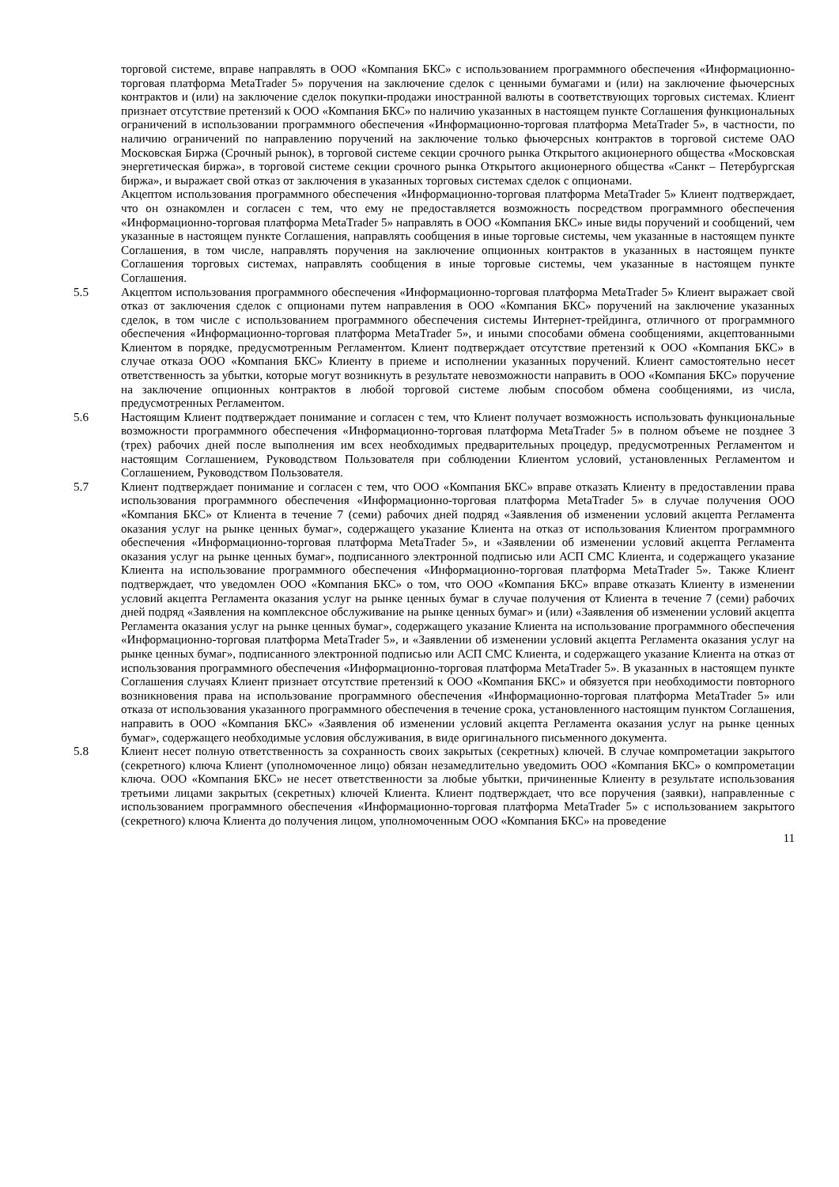торговой системе, вправе направлять в ООО «Компания БКС» с использованием программного обеспечения «Информационно-торговая платформа MetaTrader 5» поручения на заключение сделок с ценными бумагами и (или) на заключение фьючерсных контрактов и (или) на заключение сделок покупки-продажи иностранной валюты в соответствующих торговых системах. Клиент признает отсутствие претензий к ООО «Компания БКС» по наличию указанных в настоящем пункте Соглашения функциональных ограничений в использовании программного обеспечения «Информационно-торговая платформа MetaTrader 5», в частности, по наличию ограничений по направлению поручений на заключение только фьючерсных контрактов в торговой системе ОАО Московская Биржа (Срочный рынок), в торговой системе секции срочного рынка Открытого акционерного общества «Московская энергетическая биржа», в торговой системе секции срочного рынка Открытого акционерного общества «Санкт – Петербургская биржа», и выражает свой отказ от заключения в указанных торговых системах сделок с опционами.
Акцептом использования программного обеспечения «Информационно-торговая платформа MetaTrader 5» Клиент подтверждает, что он ознакомлен и согласен с тем, что ему не предоставляется возможность посредством программного обеспечения «Информационно-торговая платформа MetaTrader 5» направлять в ООО «Компания БКС» иные виды поручений и сообщений, чем указанные в настоящем пункте Соглашения, направлять сообщения в иные торговые системы, чем указанные в настоящем пункте Соглашения, в том числе, направлять поручения на заключение опционных контрактов в указанных в настоящем пункте Соглашения торговых системах, направлять сообщения в иные торговые системы, чем указанные в настоящем пункте Соглашения.
5.5 Акцептом использования программного обеспечения «Информационно-торговая платформа MetaTrader 5» Клиент выражает свой отказ от заключения сделок с опционами путем направления в ООО «Компания БКС» поручений на заключение указанных сделок, в том числе с использованием программного обеспечения системы Интернет-трейдинга, отличного от программного обеспечения «Информационно-торговая платформа MetaTrader 5», и иными способами обмена сообщениями, акцептованными Клиентом в порядке, предусмотренным Регламентом. Клиент подтверждает отсутствие претензий к ООО «Компания БКС» в случае отказа ООО «Компания БКС» Клиенту в приеме и исполнении указанных поручений. Клиент самостоятельно несет ответственность за убытки, которые могут возникнуть в результате невозможности направить в ООО «Компания БКС» поручение на заключение опционных контрактов в любой торговой системе любым способом обмена сообщениями, из числа, предусмотренных Регламентом.
5.6 Настоящим Клиент подтверждает понимание и согласен с тем, что Клиент получает возможность использовать функциональные возможности программного обеспечения «Информационно-торговая платформа MetaTrader 5» в полном объеме не позднее 3 (трех) рабочих дней после выполнения им всех необходимых предварительных процедур, предусмотренных Регламентом и настоящим Соглашением, Руководством Пользователя при соблюдении Клиентом условий, установленных Регламентом и Соглашением, Руководством Пользователя.
5.7 Клиент подтверждает понимание и согласен с тем, что ООО «Компания БКС» вправе отказать Клиенту в предоставлении права использования программного обеспечения «Информационно-торговая платформа MetaTrader 5» в случае получения ООО «Компания БКС» от Клиента в течение 7 (семи) рабочих дней подряд «Заявления об изменении условий акцепта Регламента оказания услуг на рынке ценных бумаг», содержащего указание Клиента на отказ от использования Клиентом программного обеспечения «Информационно-торговая платформа MetaTrader 5», и «Заявлении об изменении условий акцепта Регламента оказания услуг на рынке ценных бумаг», подписанного электронной подписью или АСП СМС Клиента, и содержащего указание Клиента на использование программного обеспечения «Информационно-торговая платформа MetaTrader 5». Также Клиент подтверждает, что уведомлен ООО «Компания БКС» о том, что ООО «Компания БКС» вправе отказать Клиенту в изменении условий акцепта Регламента оказания услуг на рынке ценных бумаг в случае получения от Клиента в течение 7 (семи) рабочих дней подряд «Заявления на комплексное обслуживание на рынке ценных бумаг» и (или) «Заявления об изменении условий акцепта Регламента оказания услуг на рынке ценных бумаг», содержащего указание Клиента на использование программного обеспечения «Информационно-торговая платформа MetaTrader 5», и «Заявлении об изменении условий акцепта Регламента оказания услуг на рынке ценных бумаг», подписанного электронной подписью или АСП СМС Клиента, и содержащего указание Клиента на отказ от использования программного обеспечения «Информационно-торговая платформа MetaTrader 5». В указанных в настоящем пункте Соглашения случаях Клиент признает отсутствие претензий к ООО «Компания БКС» и обязуется при необходимости повторного возникновения права на использование программного обеспечения «Информационно-торговая платформа MetaTrader 5» или отказа от использования указанного программного обеспечения в течение срока, установленного настоящим пунктом Соглашения, направить в ООО «Компания БКС» «Заявления об изменении условий акцепта Регламента оказания услуг на рынке ценных бумаг», содержащего необходимые условия обслуживания, в виде оригинального письменного документа.
5.8 Клиент несет полную ответственность за сохранность своих закрытых (секретных) ключей. В случае компрометации закрытого (секретного) ключа Клиент (уполномоченное лицо) обязан незамедлительно уведомить ООО «Компания БКС» о компрометации ключа. ООО «Компания БКС» не несет ответственности за любые убытки, причиненные Клиенту в результате использования третьими лицами закрытых (секретных) ключей Клиента. Клиент подтверждает, что все поручения (заявки), направленные с использованием программного обеспечения «Информационно-торговая платформа MetaTrader 5» с использованием закрытого (секретного) ключа Клиента до получения лицом, уполномоченным ООО «Компания БКС» на проведение
11